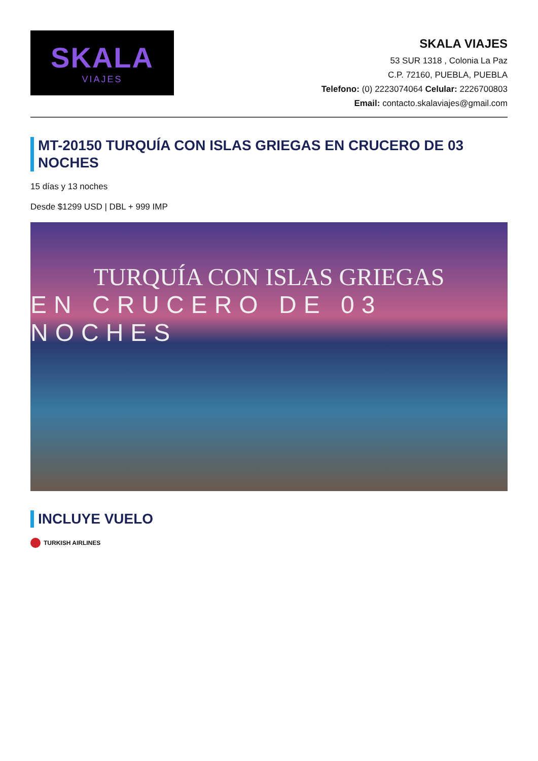SKALA
VIAJES
SKALA VIAJES
53 SUR 1318 , Colonia La Paz
C.P. 72160, PUEBLA, PUEBLA
Telefono: (0) 2223074064 Celular: 2226700803
Email: contacto.skalaviajes@gmail.com
MT-20150 TURQUÍA CON ISLAS GRIEGAS EN CRUCERO DE 03 NOCHES
15 días y 13 noches
Desde $1299 USD | DBL + 999 IMP
TURQUÍA CON ISLAS GRIEGAS
EN CRUCERO DE 03 NOCHES
INCLUYE VUELO
TURKISH AIRLINES